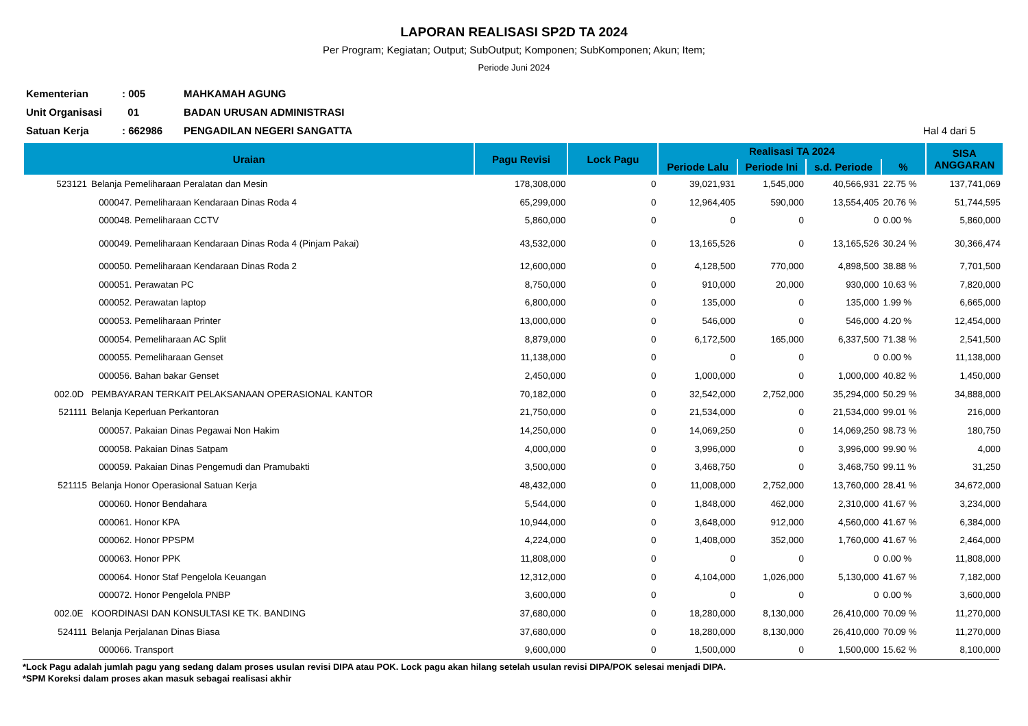LAPORAN REALISASI SP2D TA 2024
Per Program; Kegiatan; Output; SubOutput; Komponen; SubKomponen; Akun; Item;
Periode Juni 2024
Kementerian: 005 MAHKAMAH AGUNG
Unit Organisasi 01 BADAN URUSAN ADMINISTRASI
Satuan Kerja: 662986 PENGADILAN NEGERI SANGATTA Hal 4 dari 5
| Uraian | | Pagu Revisi | Lock Pagu | Realisasi TA 2024 | | | | SISA ANGGARAN |
| --- | --- | --- | --- | --- | --- | --- | --- | --- |
| | | | | Periode Lalu | Periode Ini | s.d. Periode | % | |
| 523121 | Belanja Pemeliharaan Peralatan dan Mesin | 178,308,000 | 0 | 39,021,931 | 1,545,000 | 40,566,931 | 22.75 % | 137,741,069 |
| | 000047. Pemeliharaan Kendaraan Dinas Roda 4 | 65,299,000 | 0 | 12,964,405 | 590,000 | 13,554,405 | 20.76 % | 51,744,595 |
| | 000048. Pemeliharaan CCTV | 5,860,000 | 0 | 0 | 0 | 0 | 0.00 % | 5,860,000 |
| | 000049. Pemeliharaan Kendaraan Dinas Roda 4 (Pinjam Pakai) | 43,532,000 | 0 | 13,165,526 | 0 | 13,165,526 | 30.24 % | 30,366,474 |
| | 000050. Pemeliharaan Kendaraan Dinas Roda 2 | 12,600,000 | 0 | 4,128,500 | 770,000 | 4,898,500 | 38.88 % | 7,701,500 |
| | 000051. Perawatan PC | 8,750,000 | 0 | 910,000 | 20,000 | 930,000 | 10.63 % | 7,820,000 |
| | 000052. Perawatan laptop | 6,800,000 | 0 | 135,000 | 0 | 135,000 | 1.99 % | 6,665,000 |
| | 000053. Pemeliharaan Printer | 13,000,000 | 0 | 546,000 | 0 | 546,000 | 4.20 % | 12,454,000 |
| | 000054. Pemeliharaan AC Split | 8,879,000 | 0 | 6,172,500 | 165,000 | 6,337,500 | 71.38 % | 2,541,500 |
| | 000055. Pemeliharaan Genset | 11,138,000 | 0 | 0 | 0 | 0 | 0.00 % | 11,138,000 |
| | 000056. Bahan bakar Genset | 2,450,000 | 0 | 1,000,000 | 0 | 1,000,000 | 40.82 % | 1,450,000 |
| 002.0D | PEMBAYARAN TERKAIT PELAKSANAAN OPERASIONAL KANTOR | 70,182,000 | 0 | 32,542,000 | 2,752,000 | 35,294,000 | 50.29 % | 34,888,000 |
| 521111 | Belanja Keperluan Perkantoran | 21,750,000 | 0 | 21,534,000 | 0 | 21,534,000 | 99.01 % | 216,000 |
| | 000057. Pakaian Dinas Pegawai Non Hakim | 14,250,000 | 0 | 14,069,250 | 0 | 14,069,250 | 98.73 % | 180,750 |
| | 000058. Pakaian Dinas Satpam | 4,000,000 | 0 | 3,996,000 | 0 | 3,996,000 | 99.90 % | 4,000 |
| | 000059. Pakaian Dinas Pengemudi dan Pramubakti | 3,500,000 | 0 | 3,468,750 | 0 | 3,468,750 | 99.11 % | 31,250 |
| 521115 | Belanja Honor Operasional Satuan Kerja | 48,432,000 | 0 | 11,008,000 | 2,752,000 | 13,760,000 | 28.41 % | 34,672,000 |
| | 000060. Honor Bendahara | 5,544,000 | 0 | 1,848,000 | 462,000 | 2,310,000 | 41.67 % | 3,234,000 |
| | 000061. Honor KPA | 10,944,000 | 0 | 3,648,000 | 912,000 | 4,560,000 | 41.67 % | 6,384,000 |
| | 000062. Honor PPSPM | 4,224,000 | 0 | 1,408,000 | 352,000 | 1,760,000 | 41.67 % | 2,464,000 |
| | 000063. Honor PPK | 11,808,000 | 0 | 0 | 0 | 0 | 0.00 % | 11,808,000 |
| | 000064. Honor Staf Pengelola Keuangan | 12,312,000 | 0 | 4,104,000 | 1,026,000 | 5,130,000 | 41.67 % | 7,182,000 |
| | 000072. Honor Pengelola PNBP | 3,600,000 | 0 | 0 | 0 | 0 | 0.00 % | 3,600,000 |
| 002.0E | KOORDINASI DAN KONSULTASI KE TK. BANDING | 37,680,000 | 0 | 18,280,000 | 8,130,000 | 26,410,000 | 70.09 % | 11,270,000 |
| 524111 | Belanja Perjalanan Dinas Biasa | 37,680,000 | 0 | 18,280,000 | 8,130,000 | 26,410,000 | 70.09 % | 11,270,000 |
| | 000066. Transport | 9,600,000 | 0 | 1,500,000 | 0 | 1,500,000 | 15.62 % | 8,100,000 |
*Lock Pagu adalah jumlah pagu yang sedang dalam proses usulan revisi DIPA atau POK. Lock pagu akan hilang setelah usulan revisi DIPA/POK selesai menjadi DIPA.
*SPM Koreksi dalam proses akan masuk sebagai realisasi akhir